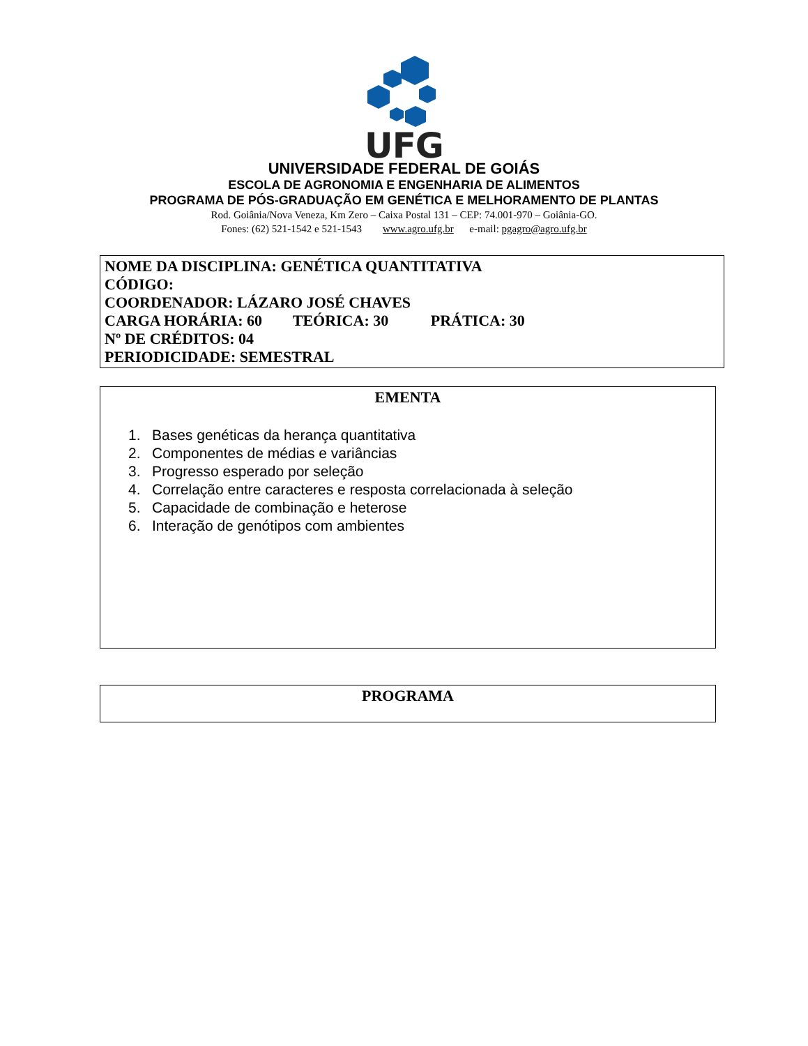UFG
UNIVERSIDADE FEDERAL DE GOIÁS
ESCOLA DE AGRONOMIA E ENGENHARIA DE ALIMENTOS
PROGRAMA DE PÓS-GRADUAÇÃO EM GENÉTICA E MELHORAMENTO DE PLANTAS
Rod. Goiânia/Nova Veneza, Km Zero – Caixa Postal 131 – CEP: 74.001-970 – Goiânia-GO.
Fones: (62) 521-1542 e 521-1543 www.agro.ufg.br e-mail: pgagro@agro.ufg.br
NOME DA DISCIPLINA: GENÉTICA QUANTITATIVA
CÓDIGO:
COORDENADOR: LÁZARO JOSÉ CHAVES
CARGA HORÁRIA: 60 TEÓRICA: 30 PRÁTICA: 30
Nº DE CRÉDITOS: 04
PERIODICIDADE: SEMESTRAL
EMENTA
1. Bases genéticas da herança quantitativa
2. Componentes de médias e variâncias
3. Progresso esperado por seleção
4. Correlação entre caracteres e resposta correlacionada à seleção
5. Capacidade de combinação e heterose
6. Interação de genótipos com ambientes
PROGRAMA